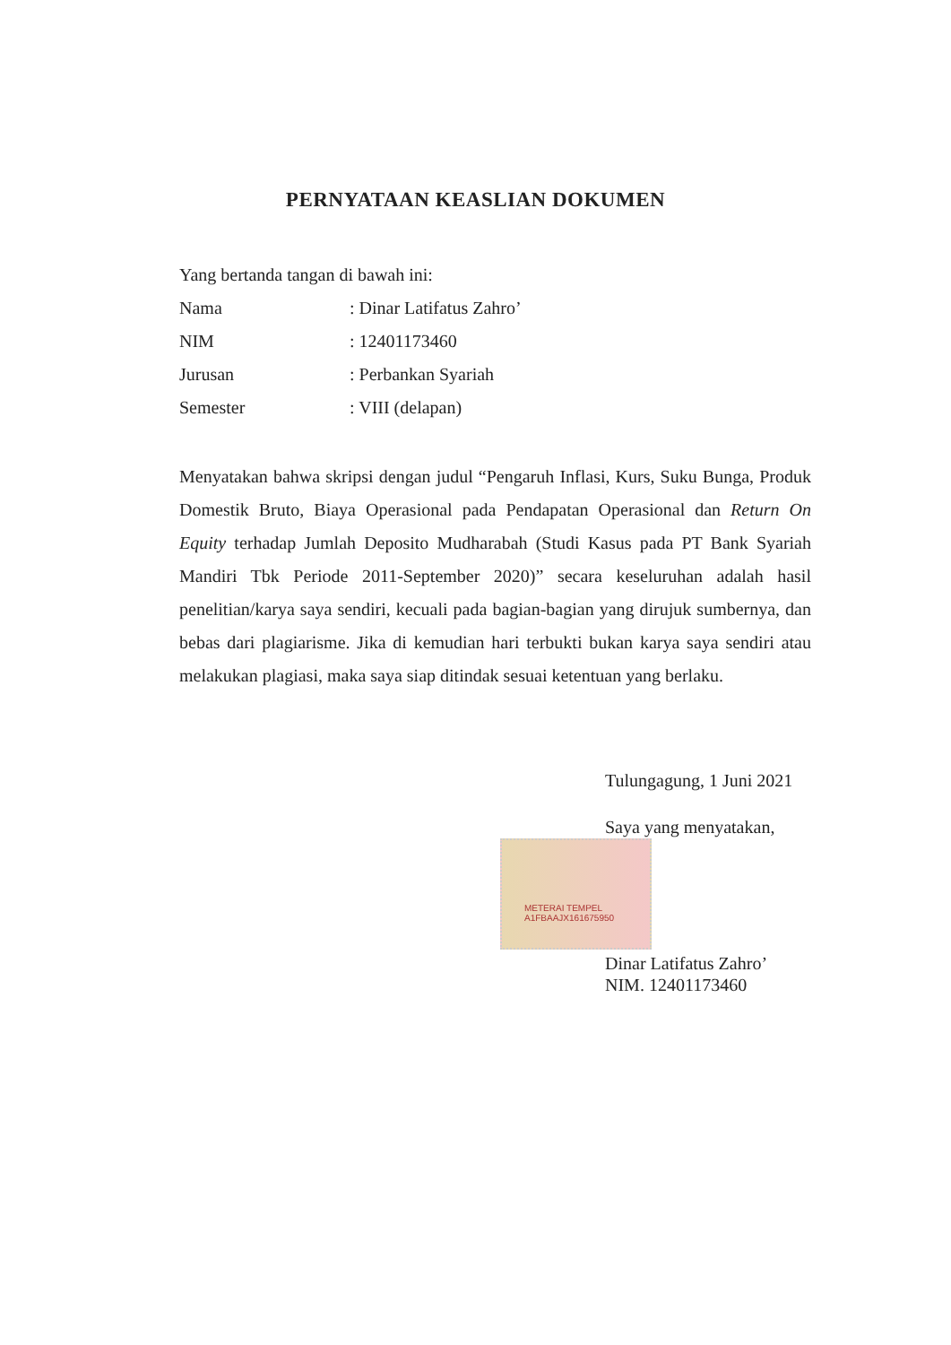PERNYATAAN KEASLIAN DOKUMEN
Yang bertanda tangan di bawah ini:
Nama: Dinar Latifatus Zahro’
NIM: 12401173460
Jurusan: Perbankan Syariah
Semester: VIII (delapan)
Menyatakan bahwa skripsi dengan judul “Pengaruh Inflasi, Kurs, Suku Bunga, Produk Domestik Bruto, Biaya Operasional pada Pendapatan Operasional dan Return On Equity terhadap Jumlah Deposito Mudharabah (Studi Kasus pada PT Bank Syariah Mandiri Tbk Periode 2011-September 2020)” secara keseluruhan adalah hasil penelitian/karya saya sendiri, kecuali pada bagian-bagian yang dirujuk sumbernya, dan bebas dari plagiarisme. Jika di kemudian hari terbukti bukan karya saya sendiri atau melakukan plagiasi, maka saya siap ditindak sesuai ketentuan yang berlaku.
METERAI TEMPEL
A1FBAAJX161675950
Tulungagung, 1 Juni 2021
Saya yang menyatakan,
Dinar Latifatus Zahro’
NIM. 12401173460